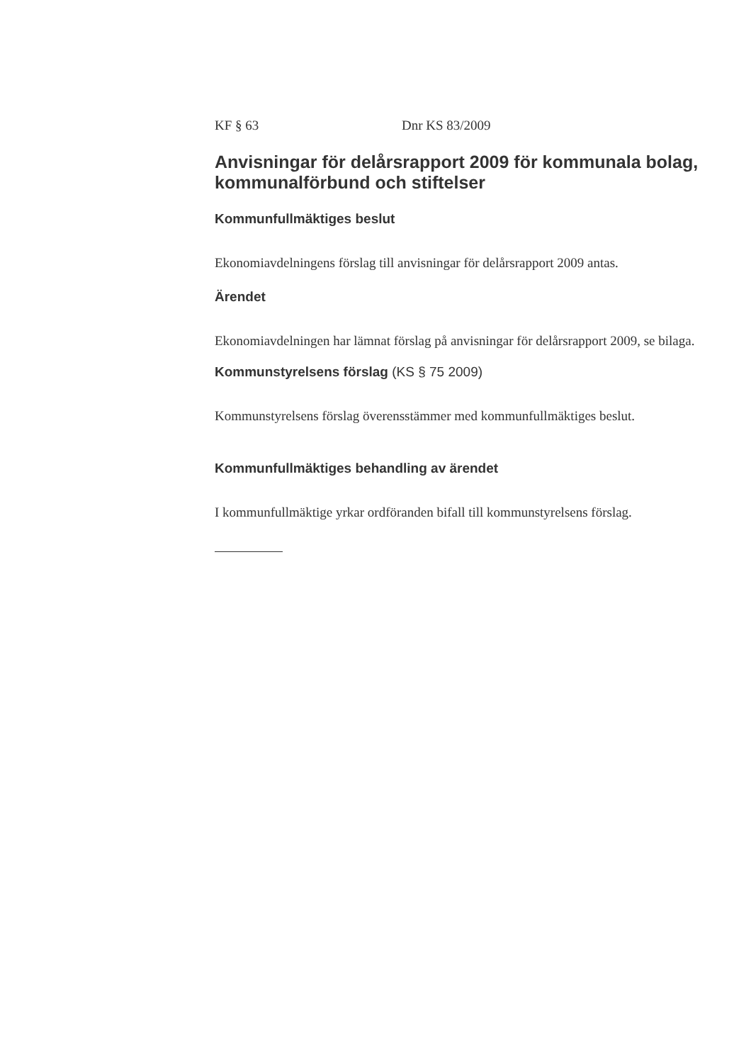KF § 63 Dnr KS 83/2009
Anvisningar för delårsrapport 2009 för kommunala bolag, kommunalförbund och stiftelser
Kommunfullmäktiges beslut
Ekonomiavdelningens förslag till anvisningar för delårsrapport 2009 antas.
Ärendet
Ekonomiavdelningen har lämnat förslag på anvisningar för delårsrapport 2009, se bilaga.
Kommunstyrelsens förslag (KS § 75 2009)
Kommunstyrelsens förslag överensstämmer med kommunfullmäktiges beslut.
Kommunfullmäktiges behandling av ärendet
I kommunfullmäktige yrkar ordföranden bifall till kommunstyrelsens förslag.